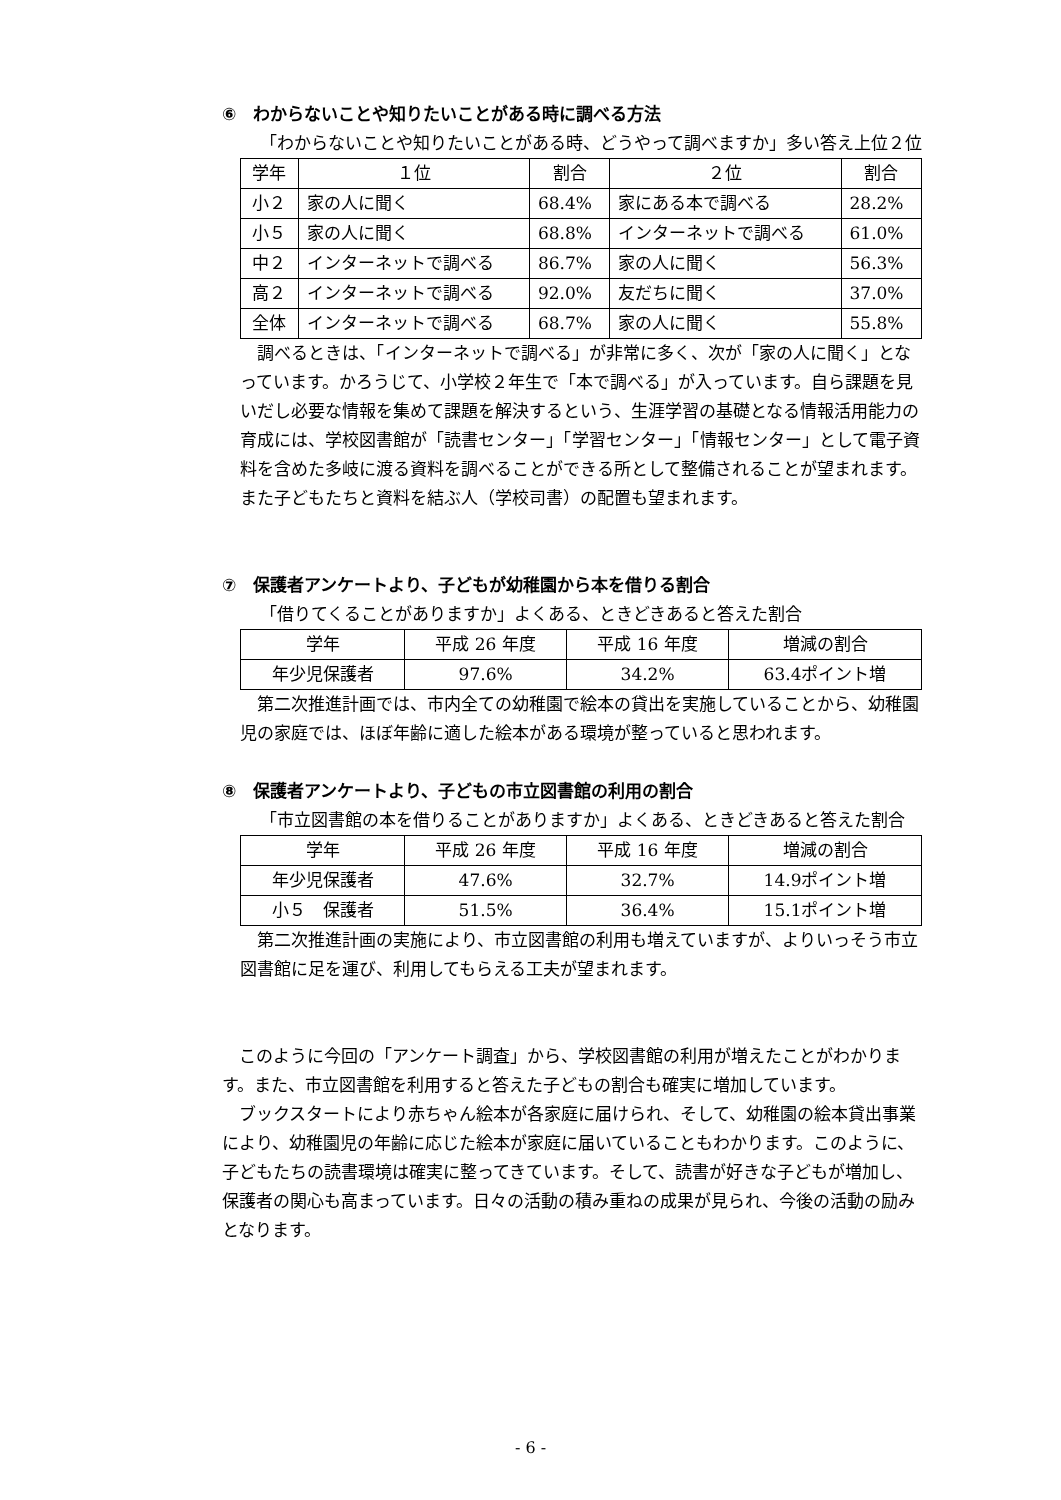⑥　わからないことや知りたいことがある時に調べる方法
「わからないことや知りたいことがある時、どうやって調べますか」多い答え上位２位
| 学年 | １位 | 割合 | ２位 | 割合 |
| --- | --- | --- | --- | --- |
| 小２ | 家の人に聞く | 68.4% | 家にある本で調べる | 28.2% |
| 小５ | 家の人に聞く | 68.8% | インターネットで調べる | 61.0% |
| 中２ | インターネットで調べる | 86.7% | 家の人に聞く | 56.3% |
| 高２ | インターネットで調べる | 92.0% | 友だちに聞く | 37.0% |
| 全体 | インターネットで調べる | 68.7% | 家の人に聞く | 55.8% |
　調べるときは、「インターネットで調べる」が非常に多く、次が「家の人に聞く」となっています。かろうじて、小学校２年生で「本で調べる」が入っています。自ら課題を見いだし必要な情報を集めて課題を解決するという、生涯学習の基礎となる情報活用能力の育成には、学校図書館が「読書センター」「学習センター」「情報センター」として電子資料を含めた多岐に渡る資料を調べることができる所として整備されることが望まれます。また子どもたちと資料を結ぶ人（学校司書）の配置も望まれます。
⑦　保護者アンケートより、子どもが幼稚園から本を借りる割合
「借りてくることがありますか」よくある、ときどきあると答えた割合
| 学年 | 平成 26 年度 | 平成 16 年度 | 増減の割合 |
| --- | --- | --- | --- |
| 年少児保護者 | 97.6% | 34.2% | 63.4ポイント増 |
　第二次推進計画では、市内全ての幼稚園で絵本の貸出を実施していることから、幼稚園児の家庭では、ほぼ年齢に適した絵本がある環境が整っていると思われます。
⑧　保護者アンケートより、子どもの市立図書館の利用の割合
「市立図書館の本を借りることがありますか」よくある、ときどきあると答えた割合
| 学年 | 平成 26 年度 | 平成 16 年度 | 増減の割合 |
| --- | --- | --- | --- |
| 年少児保護者 | 47.6% | 32.7% | 14.9ポイント増 |
| 小５ 保護者 | 51.5% | 36.4% | 15.1ポイント増 |
　第二次推進計画の実施により、市立図書館の利用も増えていますが、よりいっそう市立図書館に足を運び、利用してもらえる工夫が望まれます。
　このように今回の「アンケート調査」から、学校図書館の利用が増えたことがわかります。また、市立図書館を利用すると答えた子どもの割合も確実に増加しています。
　ブックスタートにより赤ちゃん絵本が各家庭に届けられ、そして、幼稚園の絵本貸出事業により、幼稚園児の年齢に応じた絵本が家庭に届いていることもわかります。このように、子どもたちの読書環境は確実に整ってきています。そして、読書が好きな子どもが増加し、保護者の関心も高まっています。日々の活動の積み重ねの成果が見られ、今後の活動の励みとなります。
- 6 -